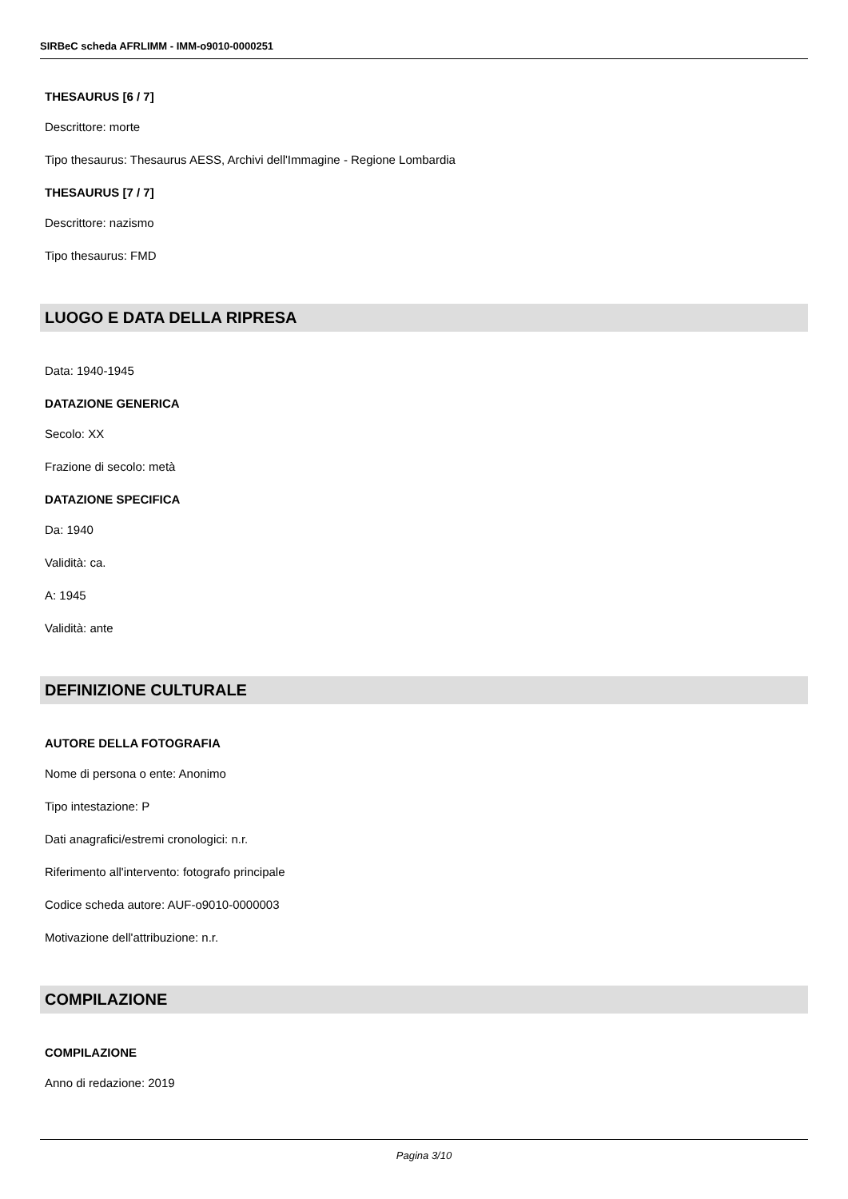SIRBeC scheda AFRLIMM - IMM-o9010-0000251
THESAURUS [6 / 7]
Descrittore: morte
Tipo thesaurus: Thesaurus AESS, Archivi dell'Immagine - Regione Lombardia
THESAURUS [7 / 7]
Descrittore: nazismo
Tipo thesaurus: FMD
LUOGO E DATA DELLA RIPRESA
Data: 1940-1945
DATAZIONE GENERICA
Secolo: XX
Frazione di secolo: metà
DATAZIONE SPECIFICA
Da: 1940
Validità: ca.
A: 1945
Validità: ante
DEFINIZIONE CULTURALE
AUTORE DELLA FOTOGRAFIA
Nome di persona o ente: Anonimo
Tipo intestazione: P
Dati anagrafici/estremi cronologici: n.r.
Riferimento all'intervento: fotografo principale
Codice scheda autore: AUF-o9010-0000003
Motivazione dell'attribuzione: n.r.
COMPILAZIONE
COMPILAZIONE
Anno di redazione: 2019
Pagina 3/10